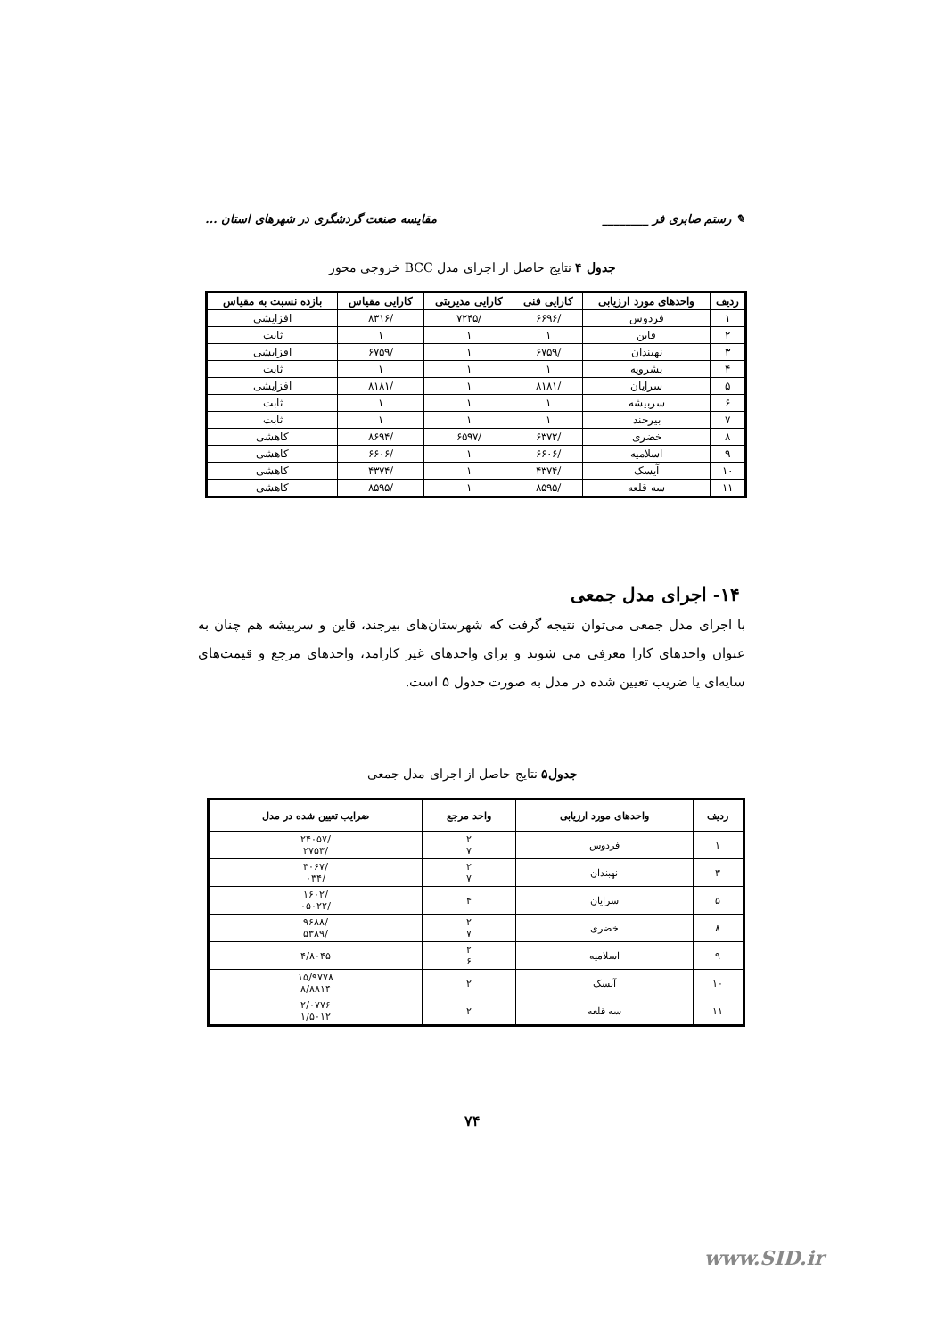✎ رستم صابری فر ________ مقایسه صنعت گردشگری در شهرهای استان ...
جدول ۴ نتایج حاصل از اجرای مدل BCC خروجی محور
| ردیف | واحدهای مورد ارزیابی | کارایی فنی | کارایی مدیریتی | کارایی مقیاس | بازده نسبت به مقیاس |
| --- | --- | --- | --- | --- | --- |
| ۱ | فردوس | /۶۶۹۶ | /۷۲۴۵ | /۸۳۱۶ | افزایشی |
| ۲ | قاین | ۱ | ۱ | ۱ | ثابت |
| ۳ | نهبندان | /۶۷۵۹ | ۱ | /۶۷۵۹ | افزایشی |
| ۴ | بشرویه | ۱ | ۱ | ۱ | ثابت |
| ۵ | سرایان | /۸۱۸۱ | ۱ | /۸۱۸۱ | افزایشی |
| ۶ | سربیشه | ۱ | ۱ | ۱ | ثابت |
| ۷ | بیرجند | ۱ | ۱ | ۱ | ثابت |
| ۸ | خضری | /۶۳۷۲ | /۶۵۹۷ | /۸۶۹۴ | کاهشی |
| ۹ | اسلامیه | /۶۶۰۶ | ۱ | /۶۶۰۶ | کاهشی |
| ۱۰ | آیسک | /۴۳۷۴ | ۱ | /۴۳۷۴ | کاهشی |
| ۱۱ | سه قلعه | /۸۵۹۵ | ۱ | /۸۵۹۵ | کاهشی |
۱۴- اجرای مدل جمعی
با اجرای مدل جمعی می‌توان نتیجه گرفت که شهرستان‌های بیرجند، قاین و سربیشه هم چنان به عنوان واحدهای کارا معرفی می شوند و برای واحدهای غیر کارامد، واحدهای مرجع و قیمت‌های سایه‌ای یا ضریب تعیین شده در مدل به صورت جدول ۵ است.
جدول۵ نتایج حاصل از اجرای مدل جمعی
| ردیف | واحدهای مورد ارزیابی | واحد مرجع | ضرایب تعیین شده در مدل |
| --- | --- | --- | --- |
| ۱ | فردوس | ۲ ۷ | /۲۴۰۵۷ /۲۷۵۳ |
| ۳ | نهبندان | ۲ ۷ | /۳۰۶۷ /۰۳۴ |
| ۵ | سرایان | ۴ | /۱۶۰۲ /۰۵۰۲۲ |
| ۸ | خضری | ۲ ۷ | /۹۶۸۸ /۵۳۸۹ |
| ۹ | اسلامیه | ۲ ۶ | ۴/۸۰۴۵ |
| ۱۰ | آیسک | ۲ | ۱۵/۹۷۷۸ ۸/۸۸۱۴ |
| ۱۱ | سه قلعه | ۲ | ۲/۰۷۷۶ ۱/۵۰۱۲ |
۷۴
www.SID.ir